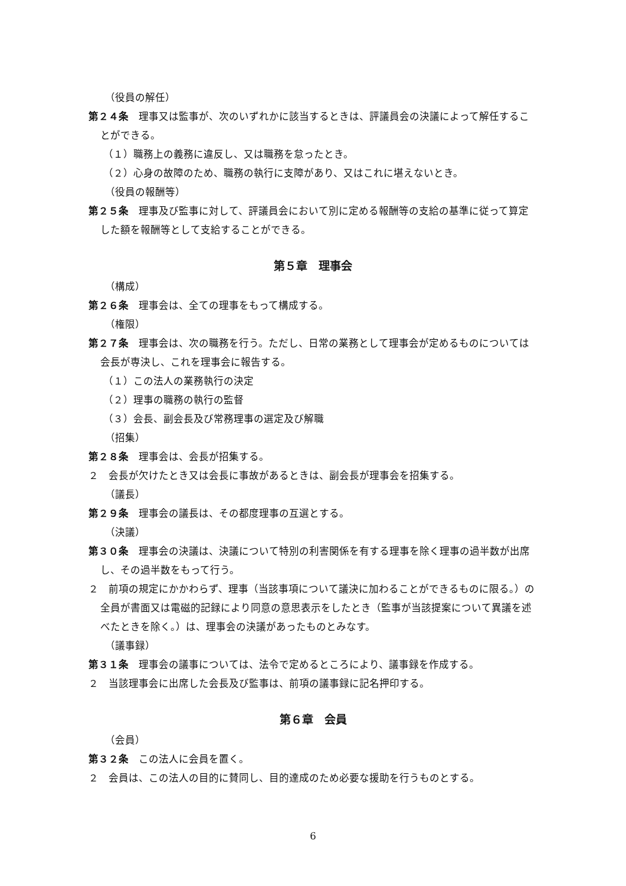（役員の解任）
第２４条　理事又は監事が、次のいずれかに該当するときは、評議員会の決議によって解任することができる。
（１）職務上の義務に違反し、又は職務を怠ったとき。
（２）心身の故障のため、職務の執行に支障があり、又はこれに堪えないとき。
（役員の報酬等）
第２５条　理事及び監事に対して、評議員会において別に定める報酬等の支給の基準に従って算定した額を報酬等として支給することができる。
第５章　理事会
（構成）
第２６条　理事会は、全ての理事をもって構成する。
（権限）
第２７条　理事会は、次の職務を行う。ただし、日常の業務として理事会が定めるものについては会長が専決し、これを理事会に報告する。
（１）この法人の業務執行の決定
（２）理事の職務の執行の監督
（３）会長、副会長及び常務理事の選定及び解職
（招集）
第２８条　理事会は、会長が招集する。
２　会長が欠けたとき又は会長に事故があるときは、副会長が理事会を招集する。
（議長）
第２９条　理事会の議長は、その都度理事の互選とする。
（決議）
第３０条　理事会の決議は、決議について特別の利害関係を有する理事を除く理事の過半数が出席し、その過半数をもって行う。
２　前項の規定にかかわらず、理事（当該事項について議決に加わることができるものに限る。）の全員が書面又は電磁的記録により同意の意思表示をしたとき（監事が当該提案について異議を述べたときを除く。）は、理事会の決議があったものとみなす。
（議事録）
第３１条　理事会の議事については、法令で定めるところにより、議事録を作成する。
２　当該理事会に出席した会長及び監事は、前項の議事録に記名押印する。
第６章　会員
（会員）
第３２条　この法人に会員を置く。
２　会員は、この法人の目的に賛同し、目的達成のため必要な援助を行うものとする。
6